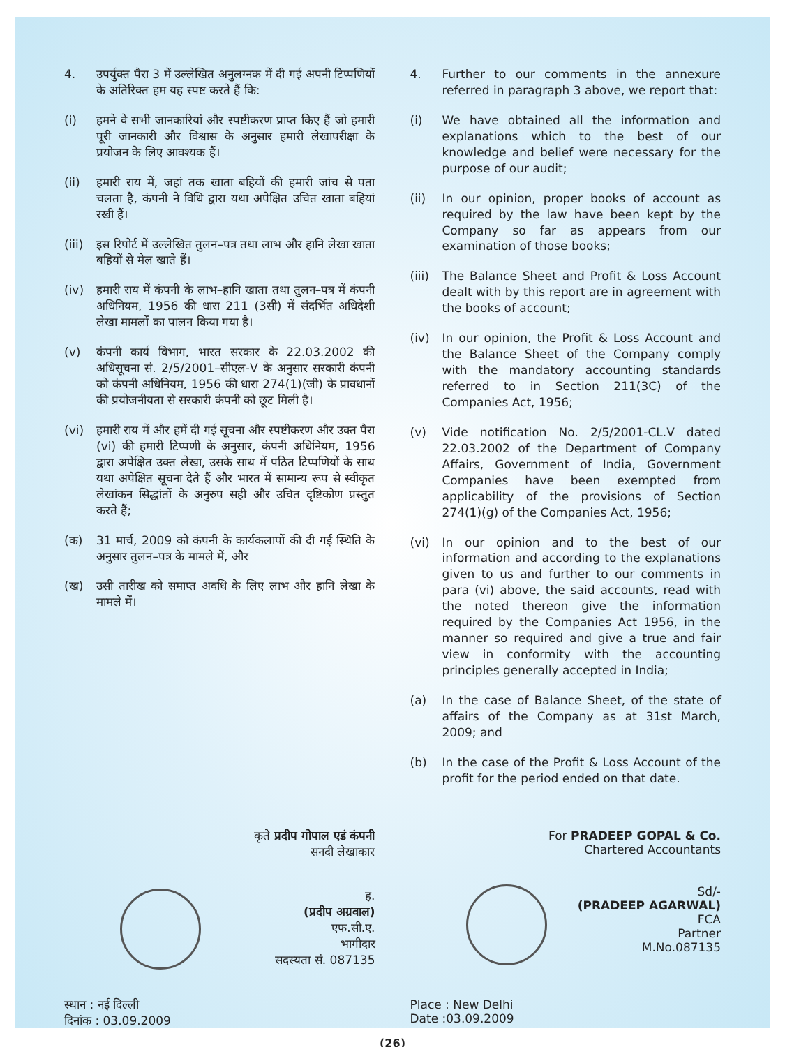4. उपर्युक्त पैरा 3 में उल्लेखित अनुलग्नक में दी गई अपनी टिप्पणियों के अतिरिक्त हम यह स्पष्ट करते हैं कि:
(i) हमने वे सभी जानकारियां और स्पष्टीकरण प्राप्त किए हैं जो हमारी पूरी जानकारी और विश्वास के अनुसार हमारी लेखापरीक्षा के प्रयोजन के लिए आवश्यक हैं।
(ii) हमारी राय में, जहां तक खाता बहियों की हमारी जांच से पता चलता है, कंपनी ने विधि द्वारा यथा अपेक्षित उचित खाता बहियां रखी हैं।
(iii)
इस रिपोर्ट में उल्लेखित तुलन–पत्र तथा लाभ और हानि लेखा खाता बहियों से मेल खाते हैं।
(iv) हमारी राय में कंपनी के लाभ–हानि खाता तथा तुलन–पत्र में कंपनी अधिनियम, 1956 की धारा 211 (3सी) में संदर्भित अधिदेशी लेखा मामलों का पालन किया गया है।
(v) कंपनी कार्य विभाग, भारत सरकार के 22.03.2002 की अधिसूचना सं. 2/5/2001–सीएल-V के अनुसार सरकारी कंपनी को कंपनी अधिनियम, 1956 की धारा 274(1)(जी) के प्रावधानों की प्रयोजनीयता से सरकारी कंपनी को छूट मिली है।
(vi) हमारी राय में और हमें दी गई सूचना और स्पष्टीकरण और उक्त पैरा (vi) की हमारी टिप्पणी के अनुसार, कंपनी अधिनियम, 1956 द्वारा अपेक्षित उक्त लेखा, उसके साथ में पठित टिप्पणियों के साथ यथा अपेक्षित सूचना देते हैं और भारत में सामान्य रूप से स्वीकृत लेखांकन सिद्धांतों के अनुरुप सही और उचित दृष्टिकोण प्रस्तुत करते हैं;
(क) 31 मार्च, 2009 को कंपनी के कार्यकलापों की दी गई स्थिति के अनुसार तुलन–पत्र के मामले में, और
(ख) उसी तारीख को समाप्त अवधि के लिए लाभ और हानि लेखा के मामले में।
4. Further to our comments in the annexure referred in paragraph 3 above, we report that:
(i) We have obtained all the information and explanations which to the best of our knowledge and belief were necessary for the purpose of our audit;
(ii) In our opinion, proper books of account as required by the law have been kept by the Company so far as appears from our examination of those books;
(iii)
The Balance Sheet and Profit & Loss Account dealt with by this report are in agreement with the books of account;
(iv) In our opinion, the Profit & Loss Account and the Balance Sheet of the Company comply with the mandatory accounting standards referred to in Section 211(3C) of the Companies Act, 1956;
(v) Vide notification No. 2/5/2001-CL.V dated 22.03.2002 of the Department of Company Affairs, Government of India, Government Companies have been exempted from applicability of the provisions of Section 274(1)(g) of the Companies Act, 1956;
(vi) In our opinion and to the best of our information and according to the explanations given to us and further to our comments in para (vi) above, the said accounts, read with the noted thereon give the information required by the Companies Act 1956, in the manner so required and give a true and fair view in conformity with the accounting principles generally accepted in India;
(a) In the case of Balance Sheet, of the state of affairs of the Company as at 31st March, 2009; and
(b) In the case of the Profit & Loss Account of the profit for the period ended on that date.
कृते प्रदीप गोपाल एडं कंपनी
सनदी लेखाकार
ह.
(प्रदीप अग्रवाल)
एफ.सी.ए.
भागीदार
सदस्यता सं. 087135
For PRADEEP GOPAL & Co.
Chartered Accountants
Sd/-
(PRADEEP AGARWAL)
FCA
Partner
M.No.087135
स्थान : नई दिल्ली
दिनांक : 03.09.2009
Place : New Delhi
Date :03.09.2009
(26)